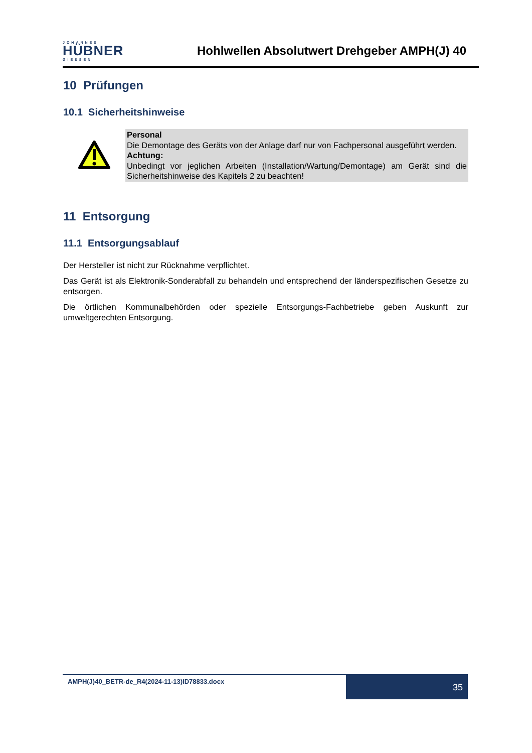JOHANNES
HÜBNER
GIESSEN
Hohlwellen Absolutwert Drehgeber AMPH(J) 40
10 Prüfungen
10.1 Sicherheitshinweise
Personal
Die Demontage des Geräts von der Anlage darf nur von Fachpersonal ausgeführt werden.
Achtung:
Unbedingt vor jeglichen Arbeiten (Installation/Wartung/Demontage) am Gerät sind die Sicherheitshinweise des Kapitels 2 zu beachten!
11 Entsorgung
11.1 Entsorgungsablauf
Der Hersteller ist nicht zur Rücknahme verpflichtet.
Das Gerät ist als Elektronik-Sonderabfall zu behandeln und entsprechend der länderspezifischen Gesetze zu entsorgen.
Die örtlichen Kommunalbehörden oder spezielle Entsorgungs-Fachbetriebe geben Auskunft zur umweltgerechten Entsorgung.
AMPH(J)40_BETR-de_R4(2024-11-13)ID78833.docx
35